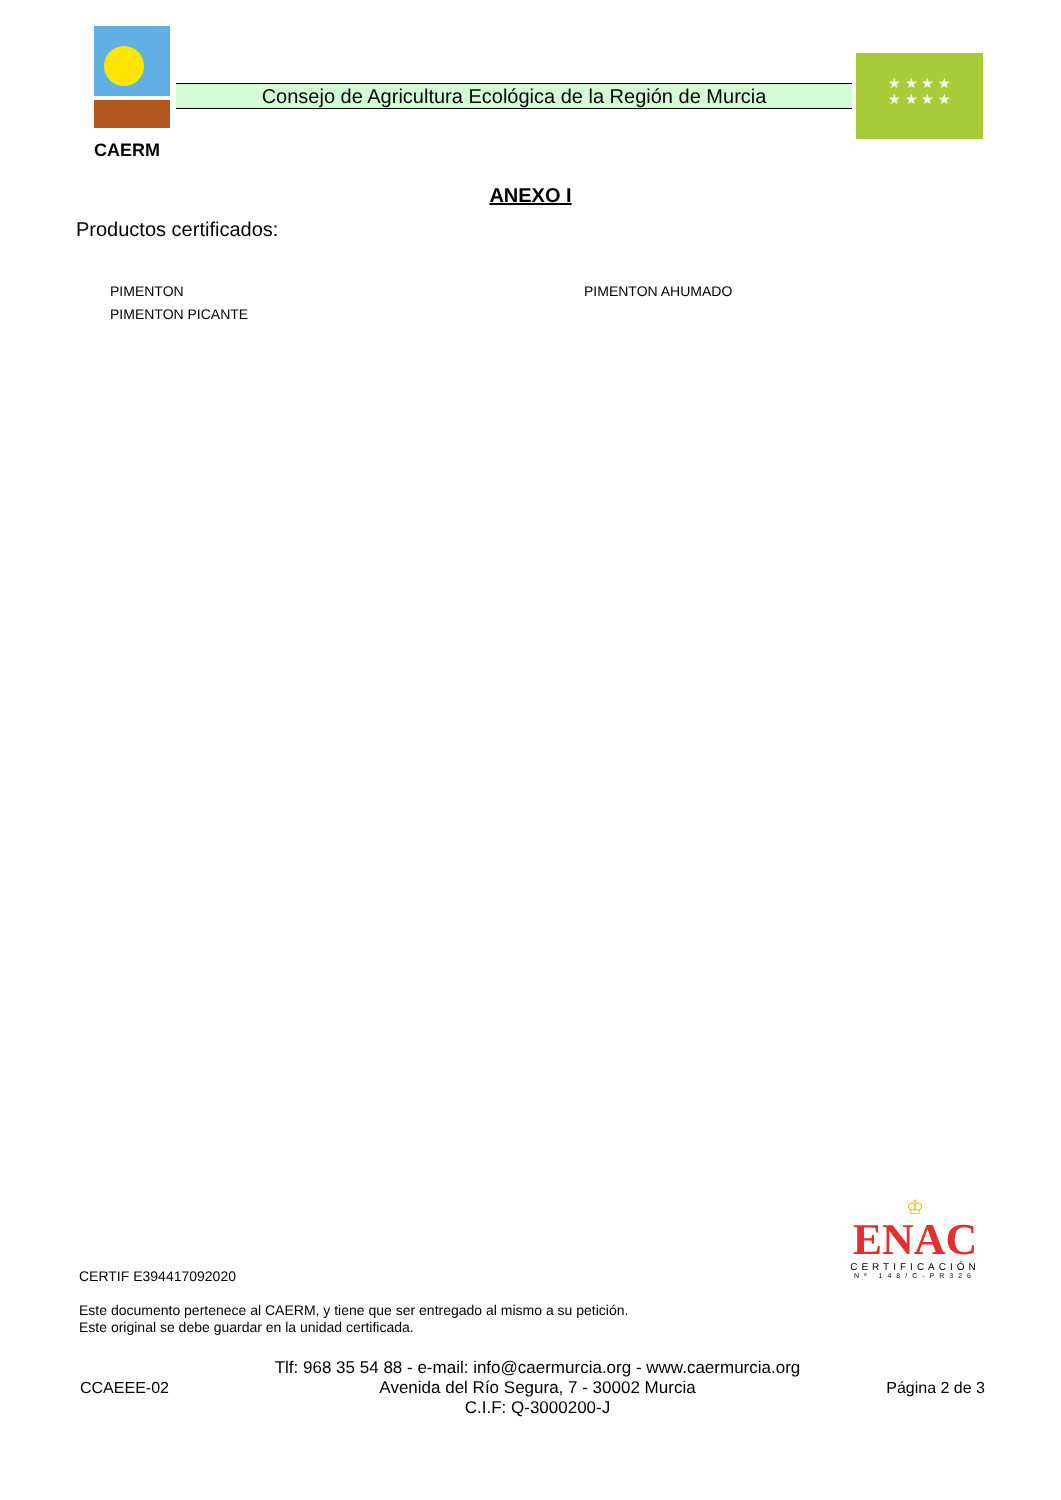CAERM
Consejo de Agricultura Ecológica de la Región de Murcia
★ ★ ★ ★
★ ★ ★ ★
ANEXO I
Productos certificados:
PIMENTON
PIMENTON AHUMADO
PIMENTON PICANTE
♔
ENAC
CERTIFICACIÓN
Nº 148/C-PR326
CERTIF E394417092020
Este documento pertenece al CAERM, y tiene que ser entregado al mismo a su petición.
Este original se debe guardar en la unidad certificada.
CCAEEE-02
Tlf: 968 35 54 88 - e-mail: info@caermurcia.org - www.caermurcia.org
Avenida del Río Segura, 7 - 30002 Murcia
C.I.F: Q-3000200-J
Página 2 de 3